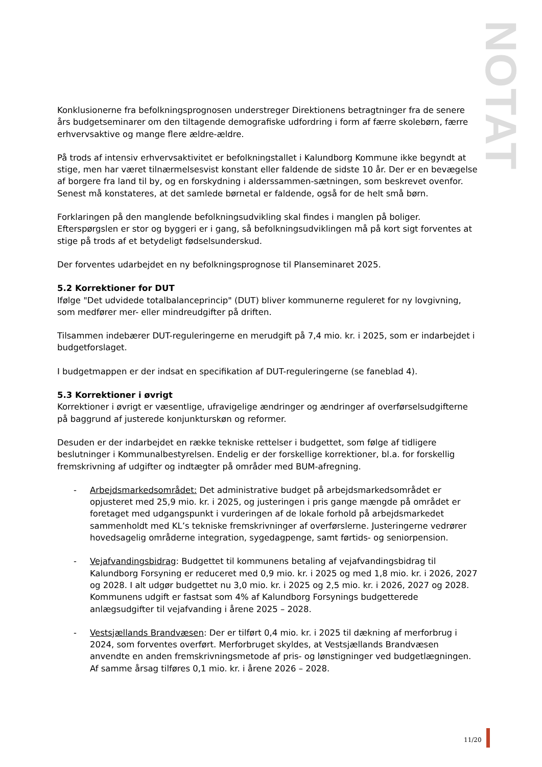NOTAT
Konklusionerne fra befolkningsprognosen understreger Direktionens betragtninger fra de senere års budgetseminarer om den tiltagende demografiske udfordring i form af færre skolebørn, færre erhvervsaktive og mange flere ældre-ældre.
På trods af intensiv erhvervsaktivitet er befolkningstallet i Kalundborg Kommune ikke begyndt at stige, men har været tilnærmelsesvist konstant eller faldende de sidste 10 år. Der er en bevægelse af borgere fra land til by, og en forskydning i alderssammen-sætningen, som beskrevet ovenfor. Senest må konstateres, at det samlede børnetal er faldende, også for de helt små børn.
Forklaringen på den manglende befolkningsudvikling skal findes i manglen på boliger. Efterspørgslen er stor og byggeri er i gang, så befolkningsudviklingen må på kort sigt forventes at stige på trods af et betydeligt fødselsunderskud.
Der forventes udarbejdet en ny befolkningsprognose til Planseminaret 2025.
5.2 Korrektioner for DUT
Ifølge "Det udvidede totalbalanceprincip" (DUT) bliver kommunerne reguleret for ny lovgivning, som medfører mer- eller mindreudgifter på driften.
Tilsammen indebærer DUT-reguleringerne en merudgift på 7,4 mio. kr. i 2025, som er indarbejdet i budgetforslaget.
I budgetmappen er der indsat en specifikation af DUT-reguleringerne (se faneblad 4).
5.3 Korrektioner i øvrigt
Korrektioner i øvrigt er væsentlige, ufravigelige ændringer og ændringer af overførselsudgifterne på baggrund af justerede konjunkturskøn og reformer.
Desuden er der indarbejdet en række tekniske rettelser i budgettet, som følge af tidligere beslutninger i Kommunalbestyrelsen. Endelig er der forskellige korrektioner, bl.a. for forskellig fremskrivning af udgifter og indtægter på områder med BUM-afregning.
- Arbejdsmarkedsområdet: Det administrative budget på arbejdsmarkedsområdet er opjusteret med 25,9 mio. kr. i 2025, og justeringen i pris gange mængde på området er foretaget med udgangspunkt i vurderingen af de lokale forhold på arbejdsmarkedet sammenholdt med KL’s tekniske fremskrivninger af overførslerne. Justeringerne vedrører hovedsagelig områderne integration, sygedagpenge, samt førtids- og seniorpension.
- Vejafvandingsbidrag: Budgettet til kommunens betaling af vejafvandingsbidrag til Kalundborg Forsyning er reduceret med 0,9 mio. kr. i 2025 og med 1,8 mio. kr. i 2026, 2027 og 2028. I alt udgør budgettet nu 3,0 mio. kr. i 2025 og 2,5 mio. kr. i 2026, 2027 og 2028. Kommunens udgift er fastsat som 4% af Kalundborg Forsynings budgetterede anlægsudgifter til vejafvanding i årene 2025 – 2028.
- Vestsjællands Brandvæsen: Der er tilført 0,4 mio. kr. i 2025 til dækning af merforbrug i 2024, som forventes overført. Merforbruget skyldes, at Vestsjællands Brandvæsen anvendte en anden fremskrivningsmetode af pris- og lønstigninger ved budgetlægningen. Af samme årsag tilføres 0,1 mio. kr. i årene 2026 – 2028.
11/20